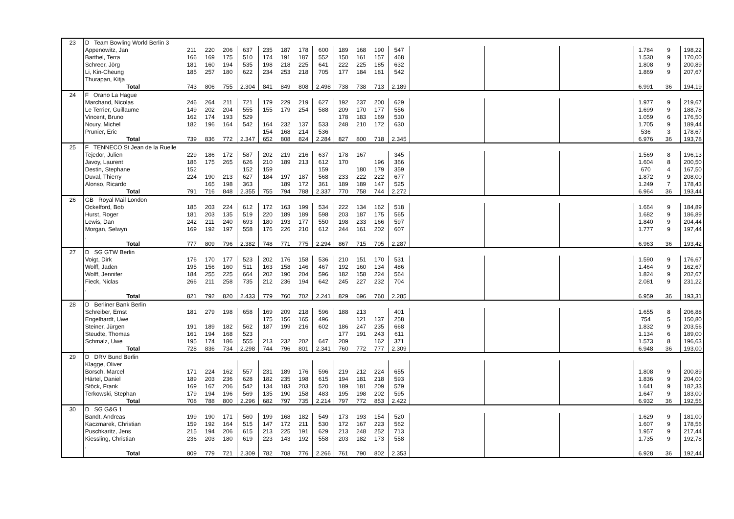| 23 | D Team Bowling World Berlin 3 | | | | | | | | | | | | | | | | | | |
| | Appenowitz, Jan | 211 | 220 | 206 | 637 | 235 | 187 | 178 | 600 | 189 | 168 | 190 | 547 | | | | 1.784 | 9 | 198,22 |
| | Barthel, Terra | 166 | 169 | 175 | 510 | 174 | 191 | 187 | 552 | 150 | 161 | 157 | 468 | | | | 1.530 | 9 | 170,00 |
| | Schreer, Jörg | 181 | 160 | 194 | 535 | 198 | 218 | 225 | 641 | 222 | 225 | 185 | 632 | | | | 1.808 | 9 | 200,89 |
| | Li, Kin-Cheung | 185 | 257 | 180 | 622 | 234 | 253 | 218 | 705 | 177 | 184 | 181 | 542 | | | | 1.869 | 9 | 207,67 |
| | Thurapan, Kitja | | | | | | | | | | | | | | | | | | |
| | Total | 743 | 806 | 755 | 2.304 | 841 | 849 | 808 | 2.498 | 738 | 738 | 713 | 2.189 | | | | 6.991 | 36 | 194,19 |
| 24 | F Orano La Hague | | | | | | | | | | | | | | | | | | |
| | Marchand, Nicolas | 246 | 264 | 211 | 721 | 179 | 229 | 219 | 627 | 192 | 237 | 200 | 629 | | | | 1.977 | 9 | 219,67 |
| | Le Terrier, Guillaume | 149 | 202 | 204 | 555 | 155 | 179 | 254 | 588 | 209 | 170 | 177 | 556 | | | | 1.699 | 9 | 188,78 |
| | Vincent, Bruno | 162 | 174 | 193 | 529 | | | | | 178 | 183 | 169 | 530 | | | | 1.059 | 6 | 176,50 |
| | Noury, Michel | 182 | 196 | 164 | 542 | 164 | 232 | 137 | 533 | 248 | 210 | 172 | 630 | | | | 1.705 | 9 | 189,44 |
| | Prunier, Eric | | | | | 154 | 168 | 214 | 536 | | | | | | | | 536 | 3 | 178,67 |
| | Total | 739 | 836 | 772 | 2.347 | 652 | 808 | 824 | 2.284 | 827 | 800 | 718 | 2.345 | | | | 6.976 | 36 | 193,78 |
| 25 | F TENNECO St Jean de la Ruelle | | | | | | | | | | | | | | | | | | |
| | Tejedor, Julien | 229 | 186 | 172 | 587 | 202 | 219 | 216 | 637 | 178 | 167 | | 345 | | | | 1.569 | 8 | 196,13 |
| | Javoy, Laurent | 186 | 175 | 265 | 626 | 210 | 189 | 213 | 612 | 170 | | 196 | 366 | | | | 1.604 | 8 | 200,50 |
| | Destin, Stephane | 152 | | | 152 | 159 | | | 159 | | 180 | 179 | 359 | | | | 670 | 4 | 167,50 |
| | Duval, Thierry | 224 | 190 | 213 | 627 | 184 | 197 | 187 | 568 | 233 | 222 | 222 | 677 | | | | 1.872 | 9 | 208,00 |
| | Alonso, Ricardo | | 165 | 198 | 363 | | 189 | 172 | 361 | 189 | 189 | 147 | 525 | | | | 1.249 | 7 | 178,43 |
| | Total | 791 | 716 | 848 | 2.355 | 755 | 794 | 788 | 2.337 | 770 | 758 | 744 | 2.272 | | | | 6.964 | 36 | 193,44 |
| 26 | GB Royal Mail London | | | | | | | | | | | | | | | | | | |
| | Ockelford, Bob | 185 | 203 | 224 | 612 | 172 | 163 | 199 | 534 | 222 | 134 | 162 | 518 | | | | 1.664 | 9 | 184,89 |
| | Hurst, Roger | 181 | 203 | 135 | 519 | 220 | 189 | 189 | 598 | 203 | 187 | 175 | 565 | | | | 1.682 | 9 | 186,89 |
| | Lewis, Dan | 242 | 211 | 240 | 693 | 180 | 193 | 177 | 550 | 198 | 233 | 166 | 597 | | | | 1.840 | 9 | 204,44 |
| | Morgan, Selwyn | 169 | 192 | 197 | 558 | 176 | 226 | 210 | 612 | 244 | 161 | 202 | 607 | | | | 1.777 | 9 | 197,44 |
| | , | | | | | | | | | | | | | | | | | | |
| | Total | 777 | 809 | 796 | 2.382 | 748 | 771 | 775 | 2.294 | 867 | 715 | 705 | 2.287 | | | | 6.963 | 36 | 193,42 |
| 27 | D SG GTW Berlin | | | | | | | | | | | | | | | | | | |
| | Voigt, Dirk | 176 | 170 | 177 | 523 | 202 | 176 | 158 | 536 | 210 | 151 | 170 | 531 | | | | 1.590 | 9 | 176,67 |
| | Wolff, Jaden | 195 | 156 | 160 | 511 | 163 | 158 | 146 | 467 | 192 | 160 | 134 | 486 | | | | 1.464 | 9 | 162,67 |
| | Wolff, Jennifer | 184 | 255 | 225 | 664 | 202 | 190 | 204 | 596 | 182 | 158 | 224 | 564 | | | | 1.824 | 9 | 202,67 |
| | Fieck, Niclas | 266 | 211 | 258 | 735 | 212 | 236 | 194 | 642 | 245 | 227 | 232 | 704 | | | | 2.081 | 9 | 231,22 |
| | , | | | | | | | | | | | | | | | | | | |
| | Total | 821 | 792 | 820 | 2.433 | 779 | 760 | 702 | 2.241 | 829 | 696 | 760 | 2.285 | | | | 6.959 | 36 | 193,31 |
| 28 | D Berliner Bank Berlin | | | | | | | | | | | | | | | | | | |
| | Schreiber, Ernst | 181 | 279 | 198 | 658 | 169 | 209 | 218 | 596 | 188 | 213 | | 401 | | | | 1.655 | 8 | 206,88 |
| | Engelhardt, Uwe | | | | | 175 | 156 | 165 | 496 | | 121 | 137 | 258 | | | | 754 | 5 | 150,80 |
| | Steiner, Jürgen | 191 | 189 | 182 | 562 | 187 | 199 | 216 | 602 | 186 | 247 | 235 | 668 | | | | 1.832 | 9 | 203,56 |
| | Steudte, Thomas | 161 | 194 | 168 | 523 | | | | | 177 | 191 | 243 | 611 | | | | 1.134 | 6 | 189,00 |
| | Schmalz, Uwe | 195 | 174 | 186 | 555 | 213 | 232 | 202 | 647 | 209 | | 162 | 371 | | | | 1.573 | 8 | 196,63 |
| | Total | 728 | 836 | 734 | 2.298 | 744 | 796 | 801 | 2.341 | 760 | 772 | 777 | 2.309 | | | | 6.948 | 36 | 193,00 |
| 29 | D DRV Bund Berlin | | | | | | | | | | | | | | | | | | |
| | Klagge, Oliver | | | | | | | | | | | | | | | | | | |
| | Borsch, Marcel | 171 | 224 | 162 | 557 | 231 | 189 | 176 | 596 | 219 | 212 | 224 | 655 | | | | 1.808 | 9 | 200,89 |
| | Härtel, Daniel | 189 | 203 | 236 | 628 | 182 | 235 | 198 | 615 | 194 | 181 | 218 | 593 | | | | 1.836 | 9 | 204,00 |
| | Stöck, Frank | 169 | 167 | 206 | 542 | 134 | 183 | 203 | 520 | 189 | 181 | 209 | 579 | | | | 1.641 | 9 | 182,33 |
| | Terkowski, Stephan | 179 | 194 | 196 | 569 | 135 | 190 | 158 | 483 | 195 | 198 | 202 | 595 | | | | 1.647 | 9 | 183,00 |
| | Total | 708 | 788 | 800 | 2.296 | 682 | 797 | 735 | 2.214 | 797 | 772 | 853 | 2.422 | | | | 6.932 | 36 | 192,56 |
| 30 | D SG G&G 1 | | | | | | | | | | | | | | | | | | |
| | Bandt, Andreas | 199 | 190 | 171 | 560 | 199 | 168 | 182 | 549 | 173 | 193 | 154 | 520 | | | | 1.629 | 9 | 181,00 |
| | Kaczmarek, Christian | 159 | 192 | 164 | 515 | 147 | 172 | 211 | 530 | 172 | 167 | 223 | 562 | | | | 1.607 | 9 | 178,56 |
| | Puschkaritz, Jens | 215 | 194 | 206 | 615 | 213 | 225 | 191 | 629 | 213 | 248 | 252 | 713 | | | | 1.957 | 9 | 217,44 |
| | Kiessling, Christian | 236 | 203 | 180 | 619 | 223 | 143 | 192 | 558 | 203 | 182 | 173 | 558 | | | | 1.735 | 9 | 192,78 |
| | , | | | | | | | | | | | | | | | | | | |
| | Total | 809 | 779 | 721 | 2.309 | 782 | 708 | 776 | 2.266 | 761 | 790 | 802 | 2.353 | | | | 6.928 | 36 | 192,44 |